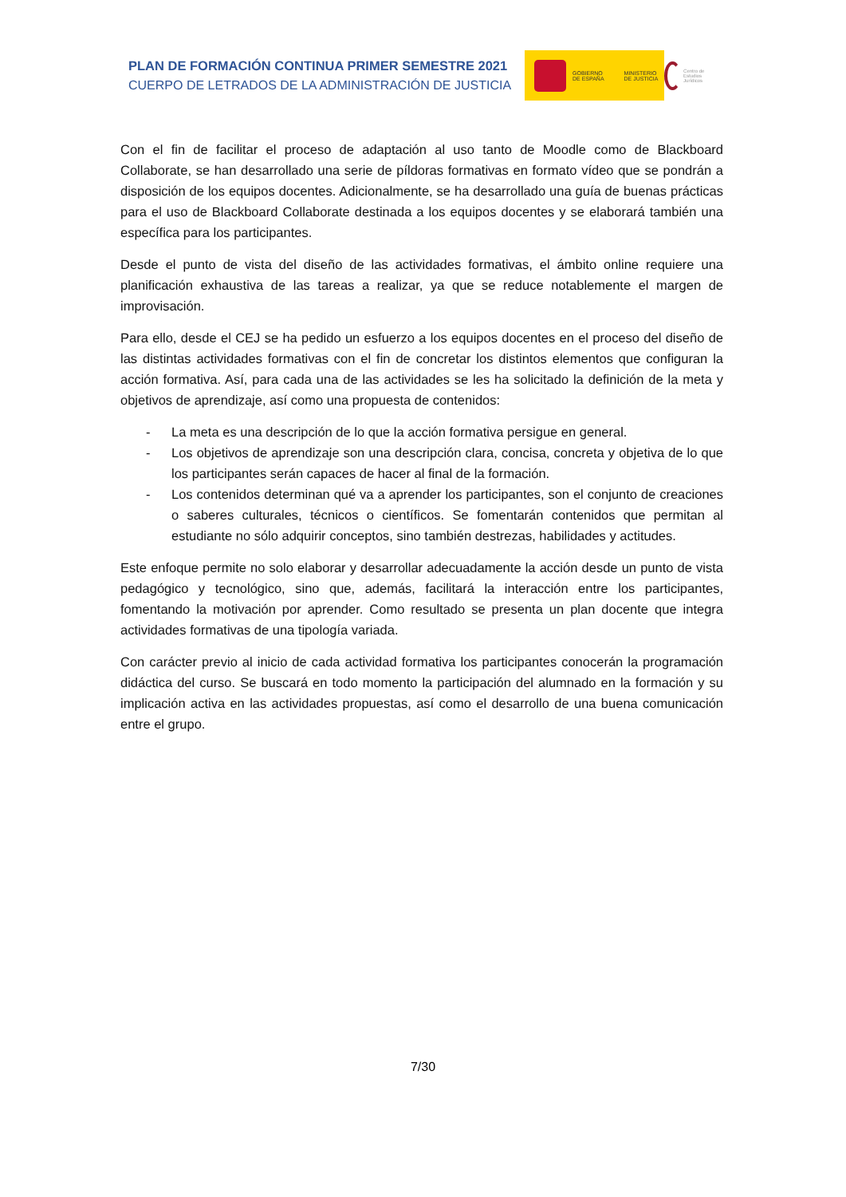PLAN DE FORMACIÓN CONTINUA PRIMER SEMESTRE 2021
CUERPO DE LETRADOS DE LA ADMINISTRACIÓN DE JUSTICIA
GOBIERNO
DE ESPAÑA MINISTERIO
DE JUSTICIA
Centro de Estudios Jurídicos
Con el fin de facilitar el proceso de adaptación al uso tanto de Moodle como de Blackboard Collaborate, se han desarrollado una serie de píldoras formativas en formato vídeo que se pondrán a disposición de los equipos docentes. Adicionalmente, se ha desarrollado una guía de buenas prácticas para el uso de Blackboard Collaborate destinada a los equipos docentes y se elaborará también una específica para los participantes.
Desde el punto de vista del diseño de las actividades formativas, el ámbito online requiere una planificación exhaustiva de las tareas a realizar, ya que se reduce notablemente el margen de improvisación.
Para ello, desde el CEJ se ha pedido un esfuerzo a los equipos docentes en el proceso del diseño de las distintas actividades formativas con el fin de concretar los distintos elementos que configuran la acción formativa. Así, para cada una de las actividades se les ha solicitado la definición de la meta y objetivos de aprendizaje, así como una propuesta de contenidos:
- La meta es una descripción de lo que la acción formativa persigue en general.
- Los objetivos de aprendizaje son una descripción clara, concisa, concreta y objetiva de lo que los participantes serán capaces de hacer al final de la formación.
- Los contenidos determinan qué va a aprender los participantes, son el conjunto de creaciones o saberes culturales, técnicos o científicos. Se fomentarán contenidos que permitan al estudiante no sólo adquirir conceptos, sino también destrezas, habilidades y actitudes.
Este enfoque permite no solo elaborar y desarrollar adecuadamente la acción desde un punto de vista pedagógico y tecnológico, sino que, además, facilitará la interacción entre los participantes, fomentando la motivación por aprender. Como resultado se presenta un plan docente que integra actividades formativas de una tipología variada.
Con carácter previo al inicio de cada actividad formativa los participantes conocerán la programación didáctica del curso. Se buscará en todo momento la participación del alumnado en la formación y su implicación activa en las actividades propuestas, así como el desarrollo de una buena comunicación entre el grupo.
7/30